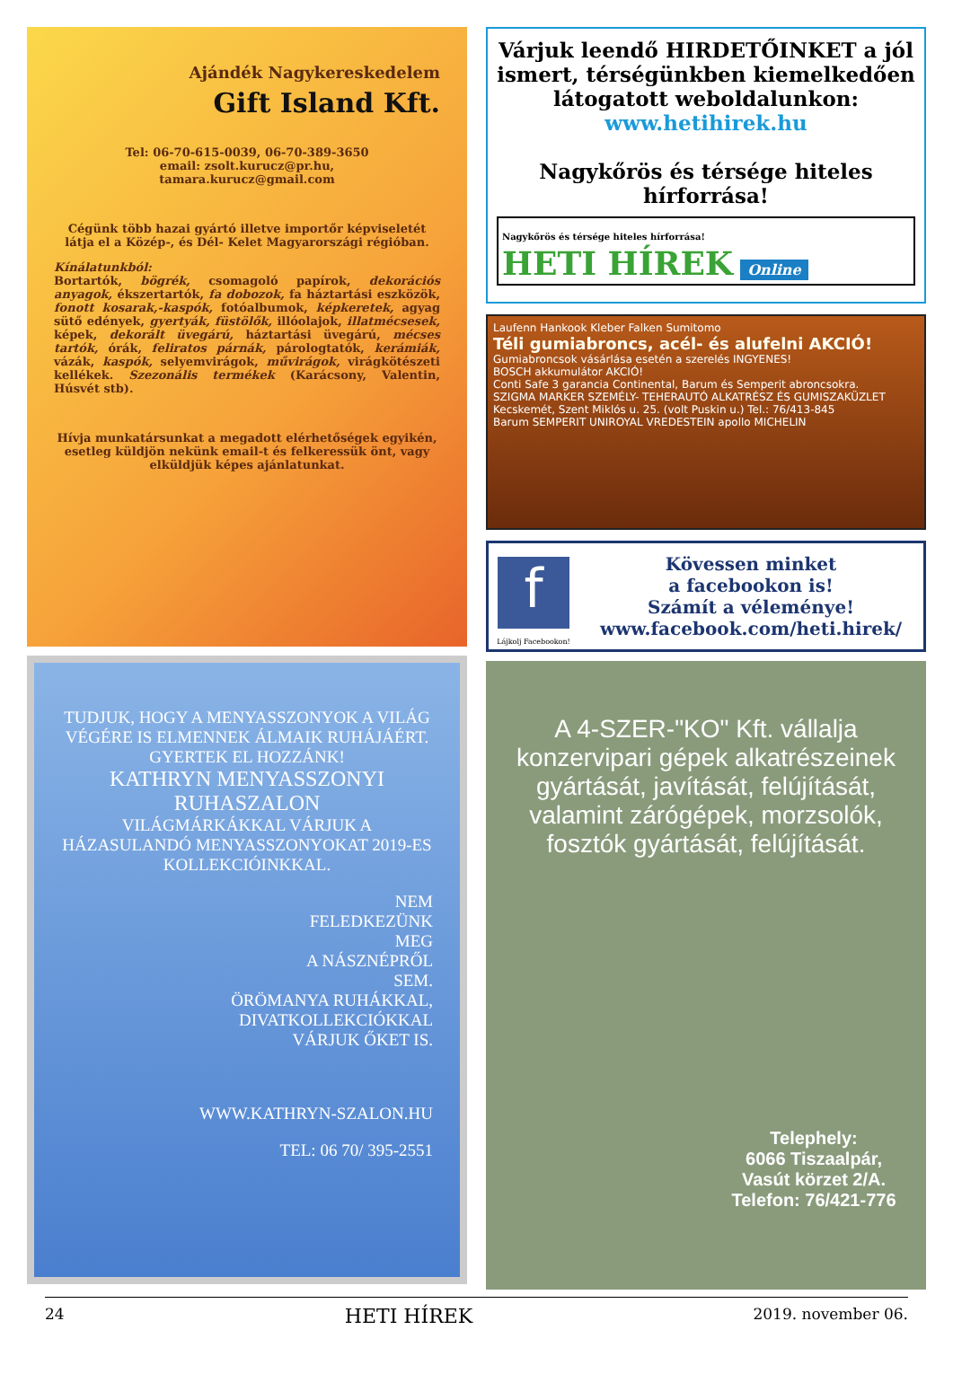Ajándék Nagykereskedelem
Gift Island Kft.
Tel: 06-70-615-0039, 06-70-389-3650
email: zsolt.kurucz@pr.hu,
tamara.kurucz@gmail.com
Cégünk több hazai gyártó illetve importőr képviseletét látja el a Közép-, és Dél- Kelet Magyarországi régióban.
Kínálatunkból:
Bortartók, bögrék, csomagoló papírok, dekorációs anyagok, ékszertartók, fa dobozok, fa háztartási eszközök, fonott kosarak,-kaspók, fotóalbumok, képkeretek, agyag sütő edények, gyertyák, füstölők, illóolajok, illatmécsesek, képek, dekorált üvegárú, háztartási üvegárú, mécses tartók, órák, feliratos párnák, párologtatók, kerámiák, vázák, kaspók, selyemvirágok, művirágok, virágkötészeti kellékek. Szezonális termékek (Karácsony, Valentin, Húsvét stb).
Hívja munkatársunkat a megadott elérhetőségek egyikén, esetleg küldjön nekünk email-t és felkeressük önt, vagy elküldjük képes ajánlatunkat.
TUDJUK, HOGY A MENYASSZONYOK A VILÁG VÉGÉRE IS ELMENNEK ÁLMAIK RUHÁJÁÉRT. GYERTEK EL HOZZÁNK!
KATHRYN MENYASSZONYI RUHASZALON
VILÁGMÁRKÁKKAL VÁRJUK A HÁZASULANDÓ MENYASSZONYOKAT 2019-ES KOLLEKCIÓINKKAL.
NEM
FELEDKEZÜNK
MEG
A NÁSZNÉPRŐL
SEM.
ÖRÖMANYA RUHÁKKAL,
DIVATKOLLEKCIÓKKAL
VÁRJUK ŐKET IS.
WWW.KATHRYN-SZALON.HU
TEL: 06 70/ 395-2551
Várjuk leendő HIRDETŐINKET a jól ismert, térségünkben kiemelkedően látogatott weboldalunkon:
www.hetihirek.hu
Nagykőrös és térsége hiteles hírforrása!
Nagykőrös és térsége hiteles hírforrása!
HETI HÍREK Online
Laufenn Hankook Kleber Falken Sumitomo
Téli gumiabroncs, acél- és alufelni AKCIÓ!
Gumiabroncsok vásárlása esetén a szerelés INGYENES!
BOSCH akkumulátor AKCIÓ!
Conti Safe 3 garancia Continental, Barum és Semperit abroncsokra.
SZIGMA MARKER SZEMÉLY- TEHERAUTÓ ALKATRÉSZ ÉS GUMISZAKÜZLET Kecskemét, Szent Miklós u. 25. (volt Puskin u.) Tel.: 76/413-845
Barum SEMPERIT UNIROYAL VREDESTEIN apollo MICHELIN
f
Lájkolj Facebookon!
Kövessen minket
a facebookon is!
Számít a véleménye!
www.facebook.com/heti.hirek/
A 4-SZER-"KO" Kft. vállalja konzervipari gépek alkatrészeinek gyártását, javítását, felújítását, valamint zárógépek, morzsolók, fosztók gyártását, felújítását.
Telephely:
6066 Tiszaalpár,
Vasút körzet 2/A.
Telefon: 76/421-776
24 HETI HÍREK 2019. november 06.